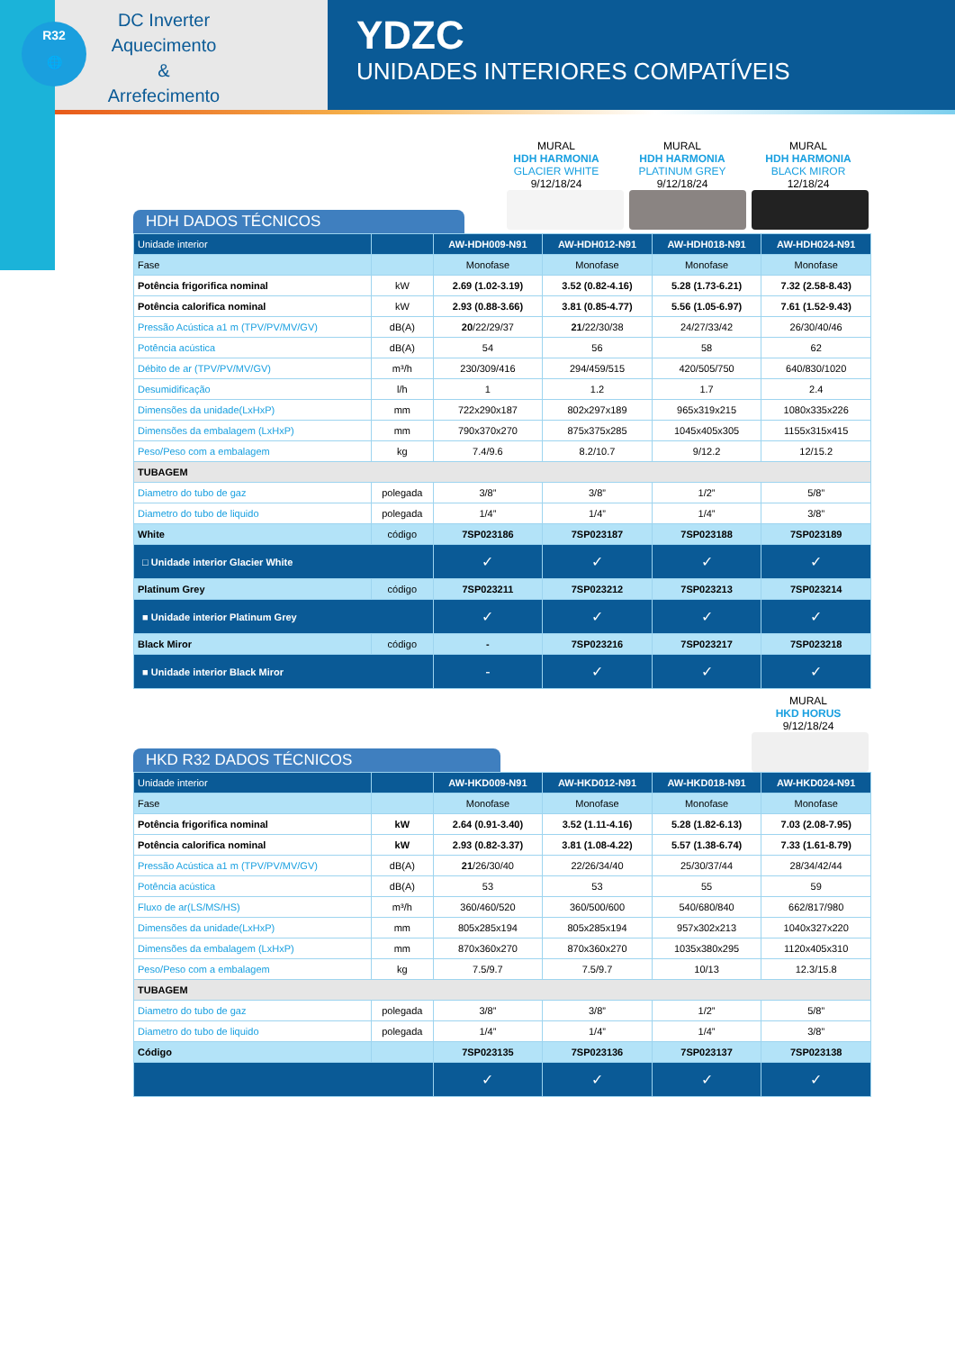R32
🌐
DC Inverter
Aquecimento
&
Arrefecimento
YDZC
UNIDADES INTERIORES COMPATÍVEIS
MURAL
HDH HARMONIA
GLACIER WHITE
9/12/18/24
MURAL
HDH HARMONIA
PLATINUM GREY
9/12/18/24
MURAL
HDH HARMONIA
BLACK MIROR
12/18/24
HDH DADOS TÉCNICOS
| Unidade interior | | AW-HDH009-N91 | AW-HDH012-N91 | AW-HDH018-N91 | AW-HDH024-N91 |
| Fase | | Monofase | Monofase | Monofase | Monofase |
| Potência frigorifica nominal | kW | 2.69 (1.02-3.19) | 3.52 (0.82-4.16) | 5.28 (1.73-6.21) | 7.32 (2.58-8.43) |
| Potência calorifica nominal | kW | 2.93 (0.88-3.66) | 3.81 (0.85-4.77) | 5.56 (1.05-6.97) | 7.61 (1.52-9.43) |
| Pressão Acústica a1 m (TPV/PV/MV/GV) | dB(A) | 20 /22/29/37 | 21 /22/30/38 | 24/27/33/42 | 26/30/40/46 |
| Potência acústica | dB(A) | 54 | 56 | 58 | 62 |
| Débito de ar (TPV/PV/MV/GV) | m³/h | 230/309/416 | 294/459/515 | 420/505/750 | 640/830/1020 |
| Desumidificação | l/h | 1 | 1.2 | 1.7 | 2.4 |
| Dimensões da unidade(LxHxP) | mm | 722x290x187 | 802x297x189 | 965x319x215 | 1080x335x226 |
| Dimensões da embalagem (LxHxP) | mm | 790x370x270 | 875x375x285 | 1045x405x305 | 1155x315x415 |
| Peso/Peso com a embalagem | kg | 7.4/9.6 | 8.2/10.7 | 9/12.2 | 12/15.2 |
| TUBAGEM | | | | | |
| Diametro do tubo de gaz | polegada | 3/8” | 3/8” | 1/2” | 5/8” |
| Diametro do tubo de liquido | polegada | 1/4” | 1/4” | 1/4” | 3/8” |
| White | código | 7SP023186 | 7SP023187 | 7SP023188 | 7SP023189 |
| □ Unidade interior Glacier White | | ✓ | ✓ | ✓ | ✓ |
| Platinum Grey | código | 7SP023211 | 7SP023212 | 7SP023213 | 7SP023214 |
| ■ Unidade interior Platinum Grey | | ✓ | ✓ | ✓ | ✓ |
| Black Miror | código | - | 7SP023216 | 7SP023217 | 7SP023218 |
| ■ Unidade interior Black Miror | | - | ✓ | ✓ | ✓ |
MURAL
HKD HORUS
9/12/18/24
HKD R32 DADOS TÉCNICOS
| Unidade interior | | AW-HKD009-N91 | AW-HKD012-N91 | AW-HKD018-N91 | AW-HKD024-N91 |
| Fase | | Monofase | Monofase | Monofase | Monofase |
| Potência frigorifica nominal | kW | 2.64 (0.91-3.40) | 3.52 (1.11-4.16) | 5.28 (1.82-6.13) | 7.03 (2.08-7.95) |
| Potência calorifica nominal | kW | 2.93 (0.82-3.37) | 3.81 (1.08-4.22) | 5.57 (1.38-6.74) | 7.33 (1.61-8.79) |
| Pressão Acústica a1 m (TPV/PV/MV/GV) | dB(A) | 21 /26/30/40 | 22/26/34/40 | 25/30/37/44 | 28/34/42/44 |
| Potência acústica | dB(A) | 53 | 53 | 55 | 59 |
| Fluxo de ar(LS/MS/HS) | m³/h | 360/460/520 | 360/500/600 | 540/680/840 | 662/817/980 |
| Dimensões da unidade(LxHxP) | mm | 805x285x194 | 805x285x194 | 957x302x213 | 1040x327x220 |
| Dimensões da embalagem (LxHxP) | mm | 870x360x270 | 870x360x270 | 1035x380x295 | 1120x405x310 |
| Peso/Peso com a embalagem | kg | 7.5/9.7 | 7.5/9.7 | 10/13 | 12.3/15.8 |
| TUBAGEM | | | | | |
| Diametro do tubo de gaz | polegada | 3/8” | 3/8” | 1/2” | 5/8” |
| Diametro do tubo de liquido | polegada | 1/4” | 1/4” | 1/4” | 3/8” |
| Código | | 7SP023135 | 7SP023136 | 7SP023137 | 7SP023138 |
| | | ✓ | ✓ | ✓ | ✓ |